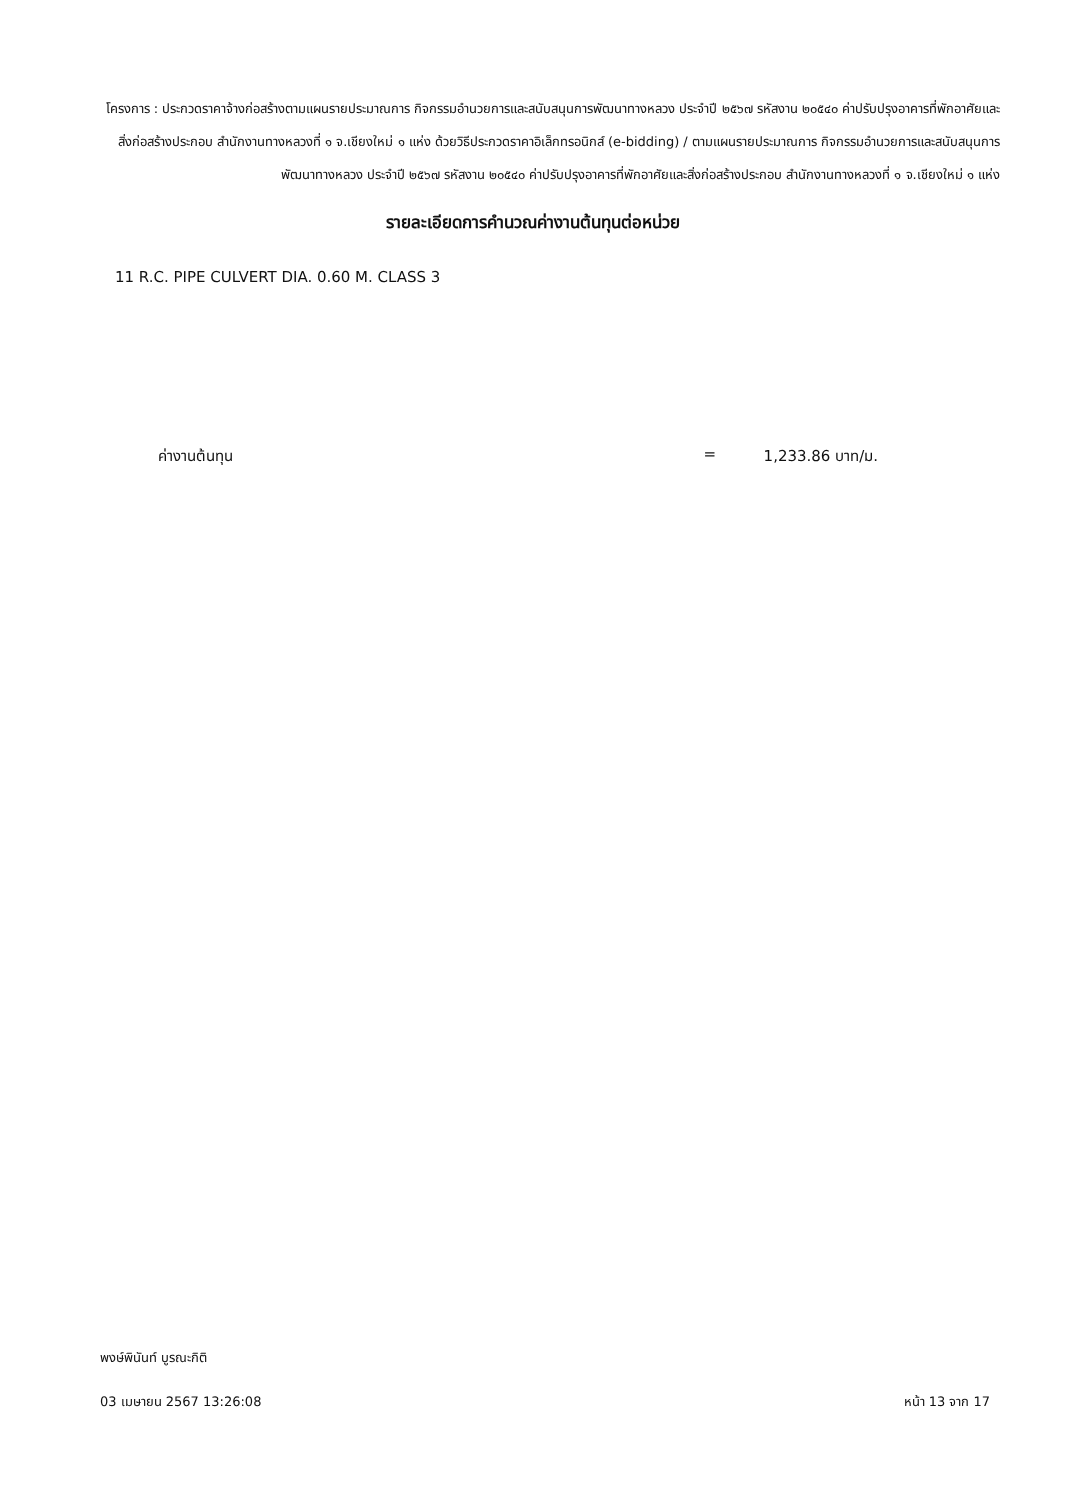โครงการ : ประกวดราคาจ้างก่อสร้างตามแผนรายประมาณการ กิจกรรมอำนวยการและสนับสนุนการพัฒนาทางหลวง ประจำปี ๒๕๖๗ รหัสงาน ๒๐๕๔๐ ค่าปรับปรุงอาคารที่พักอาศัยและสิ่งก่อสร้างประกอบ สำนักงานทางหลวงที่ ๑ จ.เชียงใหม่ ๑ แห่ง ด้วยวิธีประกวดราคาอิเล็กทรอนิกส์ (e-bidding) / ตามแผนรายประมาณการ กิจกรรมอำนวยการและสนับสนุนการพัฒนาทางหลวง ประจำปี ๒๕๖๗ รหัสงาน ๒๐๕๔๐ ค่าปรับปรุงอาคารที่พักอาศัยและสิ่งก่อสร้างประกอบ สำนักงานทางหลวงที่ ๑ จ.เชียงใหม่ ๑ แห่ง
รายละเอียดการคำนวณค่างานต้นทุนต่อหน่วย
11 R.C. PIPE CULVERT DIA. 0.60 M. CLASS 3
ค่างานต้นทุน = 1,233.86 บาท/ม.
พงษ์พินันท์ บูรณะกิติ
03 เมษายน 2567 13:26:08 หน้า 13 จาก 17